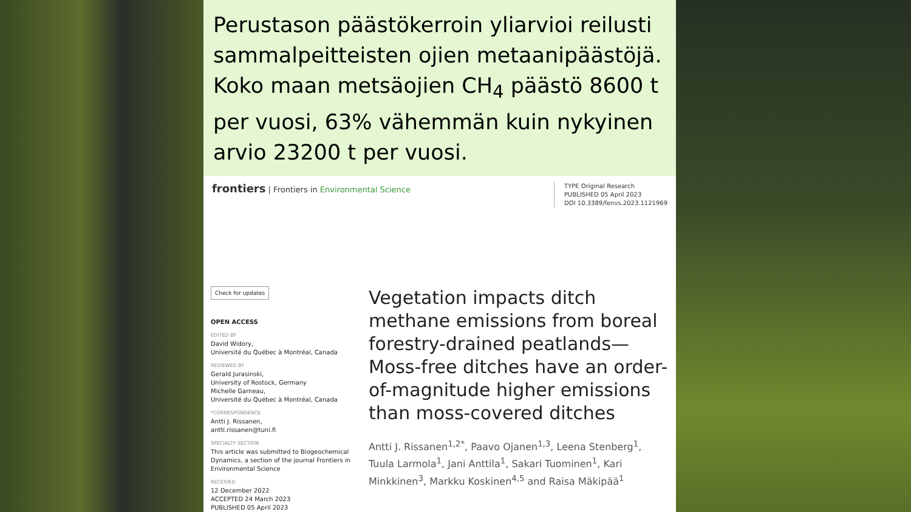Perustason päästökerroin yliarvioi reilusti sammalpeitteisten ojien metaanipäästöjä.
Koko maan metsäojien CH<sub>4</sub> päästö 8600 t per vuosi, 63% vähemmän kuin nykyinen arvio 23200 t per vuosi.
frontiers | Frontiers in Environmental Science
TYPE Original Research
PUBLISHED 05 April 2023
DOI 10.3389/fenvs.2023.1121969
Check for updates
OPEN ACCESS
EDITED BY
David Widory,
Université du Québec à Montréal, Canada
REVIEWED BY
Gerald Jurasinski,
University of Rostock, Germany
Michelle Garneau,
Université du Québec à Montréal, Canada
*CORRESPONDENCE
Antti J. Rissanen,
antti.rissanen@tuni.fi
SPECIALTY SECTION
This article was submitted to Biogeochemical Dynamics, a section of the journal Frontiers in Environmental Science
RECEIVED
12 December 2022
ACCEPTED 24 March 2023
PUBLISHED 05 April 2023
Vegetation impacts ditch methane emissions from boreal forestry-drained peatlands—Moss-free ditches have an order-of-magnitude higher emissions than moss-covered ditches
Antti J. Rissanen<sup>1,2*</sup>, Paavo Ojanen<sup>1,3</sup>, Leena Stenberg<sup>1</sup>, Tuula Larmola<sup>1</sup>, Jani Anttila<sup>1</sup>, Sakari Tuominen<sup>1</sup>, Kari Minkkinen<sup>3</sup>, Markku Koskinen<sup>4,5</sup> and Raisa Mäkipää<sup>1</sup>